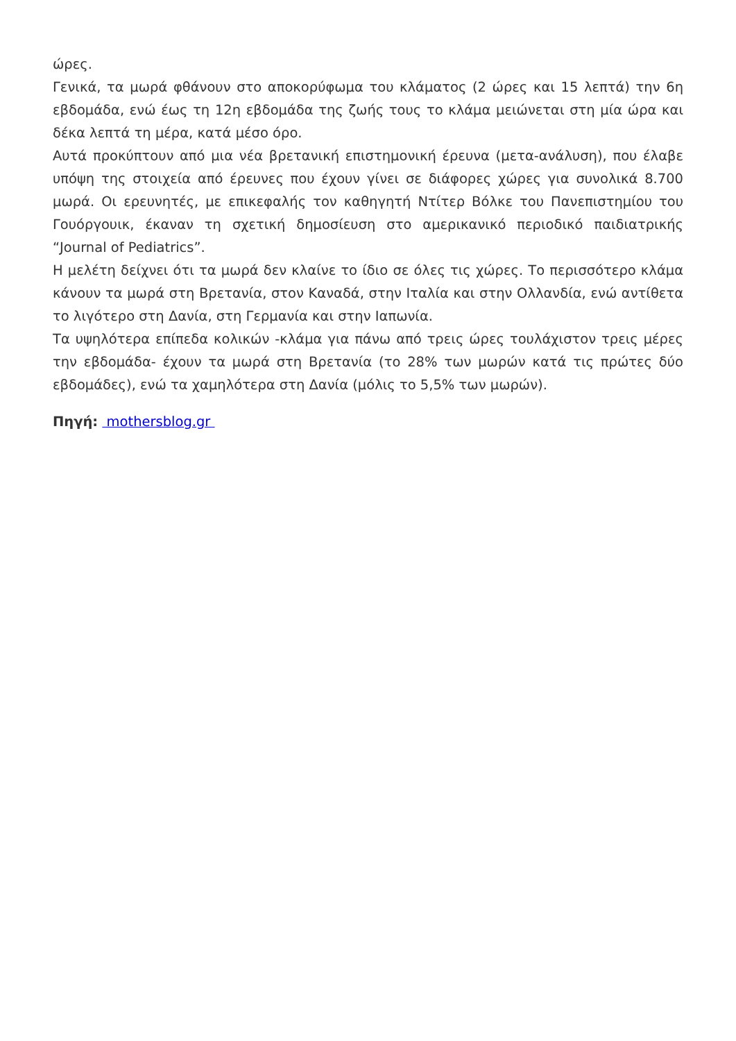ώρες.
Γενικά, τα μωρά φθάνουν στο αποκορύφωμα του κλάματος (2 ώρες και 15 λεπτά) την 6η εβδομάδα, ενώ έως τη 12η εβδομάδα της ζωής τους το κλάμα μειώνεται στη μία ώρα και δέκα λεπτά τη μέρα, κατά μέσο όρο.
Αυτά προκύπτουν από μια νέα βρετανική επιστημονική έρευνα (μετα-ανάλυση), που έλαβε υπόψη της στοιχεία από έρευνες που έχουν γίνει σε διάφορες χώρες για συνολικά 8.700 μωρά. Οι ερευνητές, με επικεφαλής τον καθηγητή Ντίτερ Βόλκε του Πανεπιστημίου του Γουόργουικ, έκαναν τη σχετική δημοσίευση στο αμερικανικό περιοδικό παιδιατρικής “Journal of Pediatrics”.
Η μελέτη δείχνει ότι τα μωρά δεν κλαίνε το ίδιο σε όλες τις χώρες. Το περισσότερο κλάμα κάνουν τα μωρά στη Βρετανία, στον Καναδά, στην Ιταλία και στην Ολλανδία, ενώ αντίθετα το λιγότερο στη Δανία, στη Γερμανία και στην Ιαπωνία.
Τα υψηλότερα επίπεδα κολικών -κλάμα για πάνω από τρεις ώρες τουλάχιστον τρεις μέρες την εβδομάδα- έχουν τα μωρά στη Βρετανία (το 28% των μωρών κατά τις πρώτες δύο εβδομάδες), ενώ τα χαμηλότερα στη Δανία (μόλις το 5,5% των μωρών).
Πηγή: mothersblog.gr